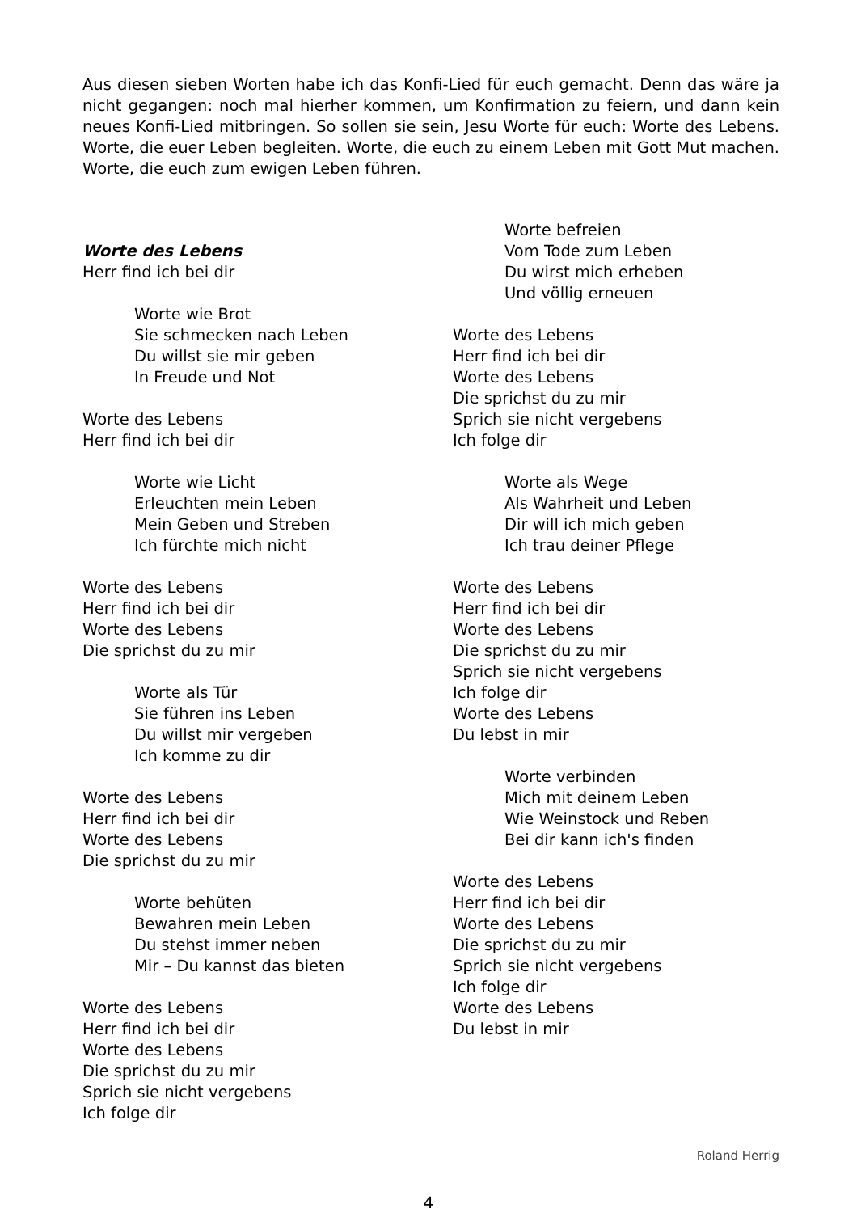Aus diesen sieben Worten habe ich das Konfi-Lied für euch gemacht. Denn das wäre ja nicht gegangen: noch mal hierher kommen, um Konfirmation zu feiern, und dann kein neues Konfi-Lied mitbringen. So sollen sie sein, Jesu Worte für euch: Worte des Lebens. Worte, die euer Leben begleiten. Worte, die euch zu einem Leben mit Gott Mut machen. Worte, die euch zum ewigen Leben führen.
Worte des Lebens
Herr find ich bei dir
Worte wie Brot
Sie schmecken nach Leben
Du willst sie mir geben
In Freude und Not
Worte des Lebens
Herr find ich bei dir
Worte wie Licht
Erleuchten mein Leben
Mein Geben und Streben
Ich fürchte mich nicht
Worte des Lebens
Herr find ich bei dir
Worte des Lebens
Die sprichst du zu mir
Worte als Tür
Sie führen ins Leben
Du willst mir vergeben
Ich komme zu dir
Worte des Lebens
Herr find ich bei dir
Worte des Lebens
Die sprichst du zu mir
Worte behüten
Bewahren mein Leben
Du stehst immer neben
Mir – Du kannst das bieten
Worte des Lebens
Herr find ich bei dir
Worte des Lebens
Die sprichst du zu mir
Sprich sie nicht vergebens
Ich folge dir
Worte befreien
Vom Tode zum Leben
Du wirst mich erheben
Und völlig erneuen
Worte des Lebens
Herr find ich bei dir
Worte des Lebens
Die sprichst du zu mir
Sprich sie nicht vergebens
Ich folge dir
Worte als Wege
Als Wahrheit und Leben
Dir will ich mich geben
Ich trau deiner Pflege
Worte des Lebens
Herr find ich bei dir
Worte des Lebens
Die sprichst du zu mir
Sprich sie nicht vergebens
Ich folge dir
Worte des Lebens
Du lebst in mir
Worte verbinden
Mich mit deinem Leben
Wie Weinstock und Reben
Bei dir kann ich's finden
Worte des Lebens
Herr find ich bei dir
Worte des Lebens
Die sprichst du zu mir
Sprich sie nicht vergebens
Ich folge dir
Worte des Lebens
Du lebst in mir
Roland Herrig
4